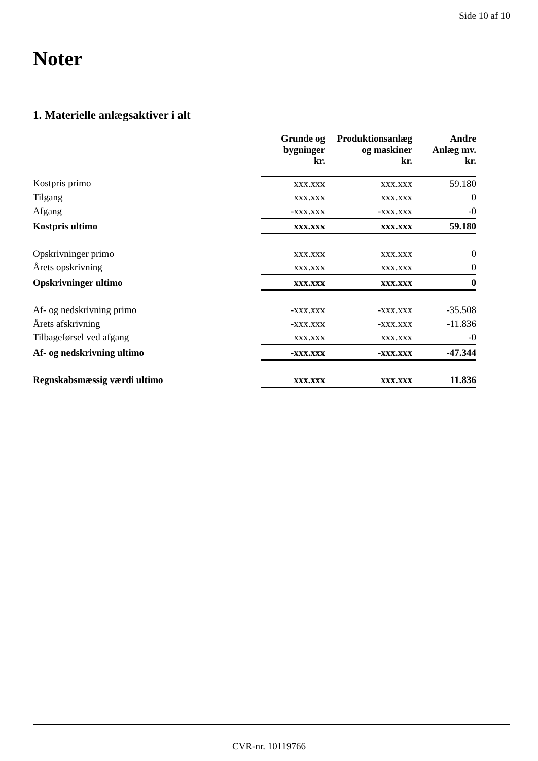Side 10 af 10
Noter
1. Materielle anlægsaktiver i alt
| | Grunde og bygninger kr. | Produktionsanlæg og maskiner kr. | Andre Anlæg mv. kr. |
| --- | --- | --- | --- |
| Kostpris primo | xxx.xxx | xxx.xxx | 59.180 |
| Tilgang | xxx.xxx | xxx.xxx | 0 |
| Afgang | -xxx.xxx | -xxx.xxx | -0 |
| Kostpris ultimo | xxx.xxx | xxx.xxx | 59.180 |
| Opskrivninger primo | xxx.xxx | xxx.xxx | 0 |
| Årets opskrivning | xxx.xxx | xxx.xxx | 0 |
| Opskrivninger ultimo | xxx.xxx | xxx.xxx | 0 |
| Af- og nedskrivning primo | -xxx.xxx | -xxx.xxx | -35.508 |
| Årets afskrivning | -xxx.xxx | -xxx.xxx | -11.836 |
| Tilbageførsel ved afgang | xxx.xxx | xxx.xxx | -0 |
| Af- og nedskrivning ultimo | -xxx.xxx | -xxx.xxx | -47.344 |
| Regnskabsmæssig værdi ultimo | xxx.xxx | xxx.xxx | 11.836 |
CVR-nr. 10119766